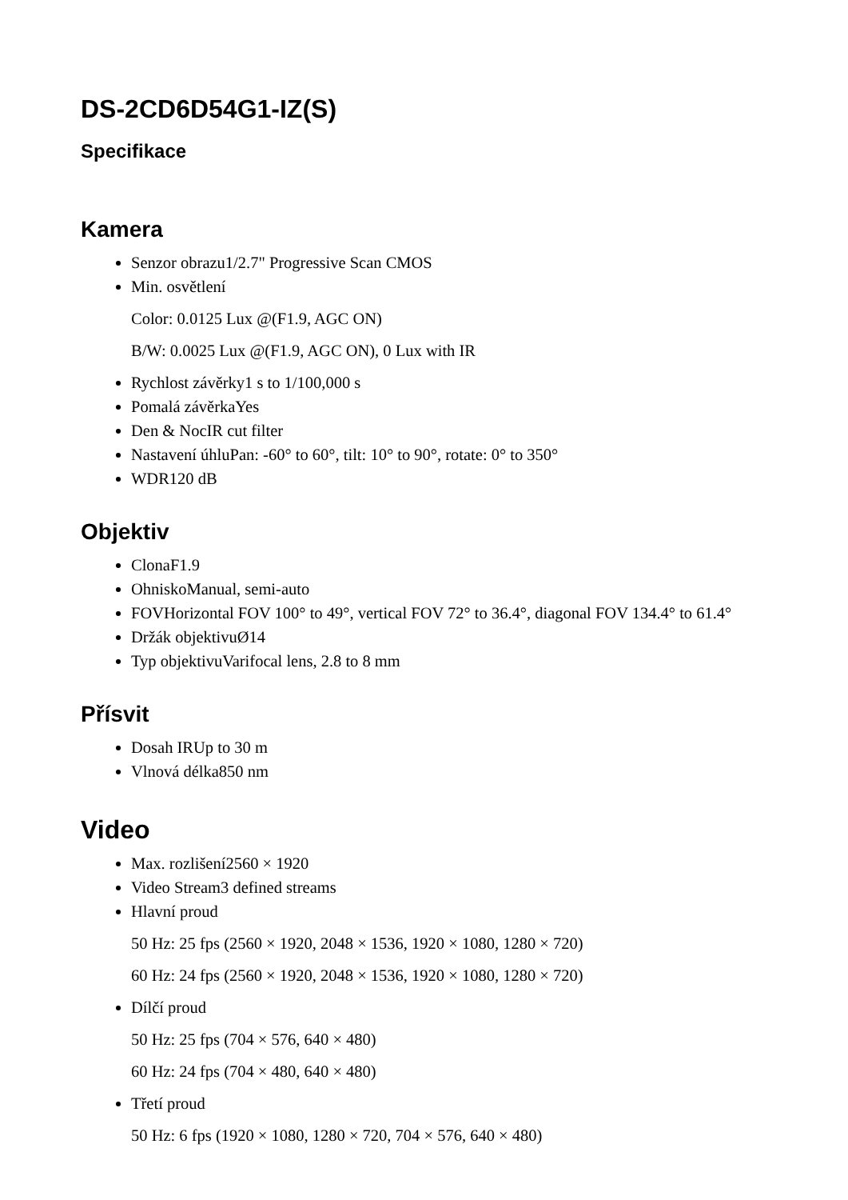DS-2CD6D54G1-IZ(S)
Specifikace
Kamera
Senzor obrazu1/2.7" Progressive Scan CMOS
Min. osvětlení
Color: 0.0125 Lux @(F1.9, AGC ON)
B/W: 0.0025 Lux @(F1.9, AGC ON), 0 Lux with IR
Rychlost závěrky1 s to 1/100,000 s
Pomalá závěrkaYes
Den & NocIR cut filter
Nastavení úhluPan: -60° to 60°, tilt: 10° to 90°, rotate: 0° to 350°
WDR120 dB
Objektiv
ClonaF1.9
OhniskoManual, semi-auto
FOVHorizontal FOV 100° to 49°, vertical FOV 72° to 36.4°, diagonal FOV 134.4° to 61.4°
Držák objektivuØ14
Typ objektivuVarifocal lens, 2.8 to 8 mm
Přísvit
Dosah IRUp to 30 m
Vlnová délka850 nm
Video
Max. rozlišení2560 × 1920
Video Stream3 defined streams
Hlavní proud
50 Hz: 25 fps (2560 × 1920, 2048 × 1536, 1920 × 1080, 1280 × 720)
60 Hz: 24 fps (2560 × 1920, 2048 × 1536, 1920 × 1080, 1280 × 720)
Dílčí proud
50 Hz: 25 fps (704 × 576, 640 × 480)
60 Hz: 24 fps (704 × 480, 640 × 480)
Třetí proud
50 Hz: 6 fps (1920 × 1080, 1280 × 720, 704 × 576, 640 × 480)